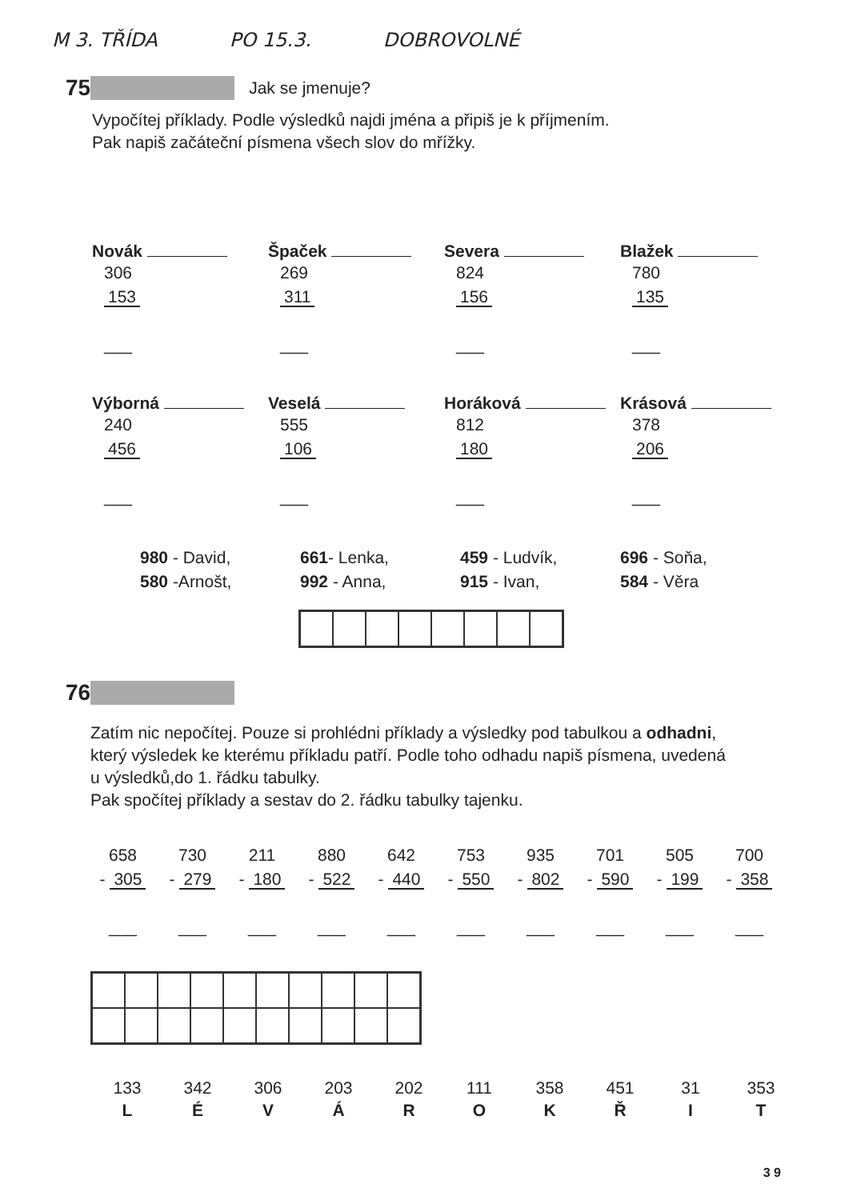M 3. TŘÍDA PO 15.3. DOBROVOLNÉ
75 Jak se jmenuje?
Vypočítej příklady. Podle výsledků najdi jména a připiš je k příjmením.
Pak napiš začáteční písmena všech slov do mřížky.
Novák
306
153
___
Špaček
269
311
___
Severa
824
156
___
Blažek
780
135
___
Výborná
240
456
___
Veselá
555
106
___
Horáková
812
180
___
Krásová
378
206
___
980 - David,
580 -Arnošt,
661- Lenka,
992 - Anna,
459 - Ludvík,
915 - Ivan,
696 - Soňa,
584 - Věra
76
Zatím nic nepočítej. Pouze si prohlédni příklady a výsledky pod tabulkou a odhadni,
který výsledek ke kterému příkladu patří. Podle toho odhadu napiš písmena, uvedená
u výsledků,do 1. řádku tabulky.
Pak spočítej příklady a sestav do 2. řádku tabulky tajenku.
658
- 305
___
730
- 279
___
211
- 180
___
880
- 522
___
642
- 440
___
753
- 550
___
935
- 802
___
701
- 590
___
505
- 199
___
700
- 358
___
133
L
342
É
306
V
203
Á
202
R
111
O
358
K
451
Ř
31
I
353
T
3 9